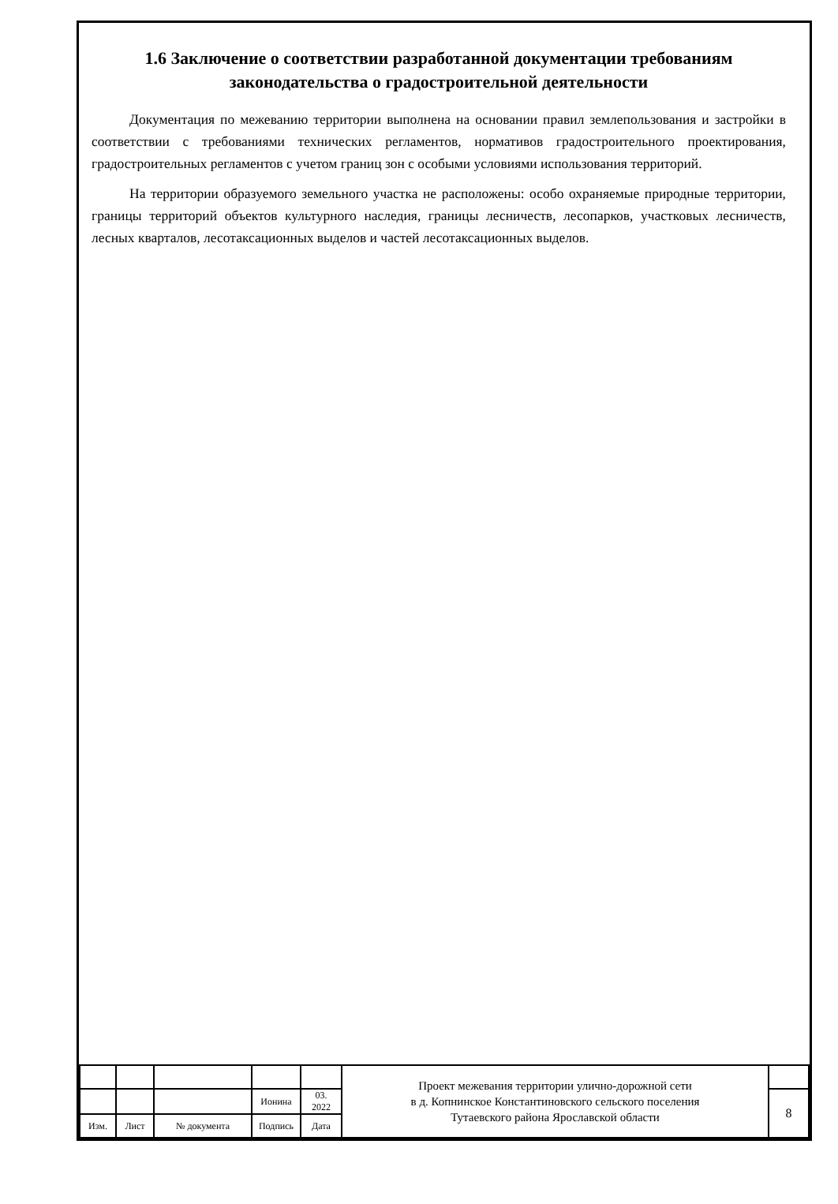1.6 Заключение о соответствии разработанной документации требованиям законодательства о градостроительной деятельности
Документация по межеванию территории выполнена на основании правил землепользования и застройки в соответствии с требованиями технических регламентов, нормативов градостроительного проектирования, градостроительных регламентов с учетом границ зон с особыми условиями использования территорий.
На территории образуемого земельного участка не расположены: особо охраняемые природные территории, границы территорий объектов культурного наследия, границы лесничеств, лесопарков, участковых лесничеств, лесных кварталов, лесотаксационных выделов и частей лесотаксационных выделов.
| | | | | | Проект межевания территории улично-дорожной сети в д. Копнинское Константиновского сельского поселения Тутаевского района Ярославской области | |
| | | | Ионина | 03. 2022 | | 8 |
| Изм. | Лист | № документа | Подпись | Дата | | |